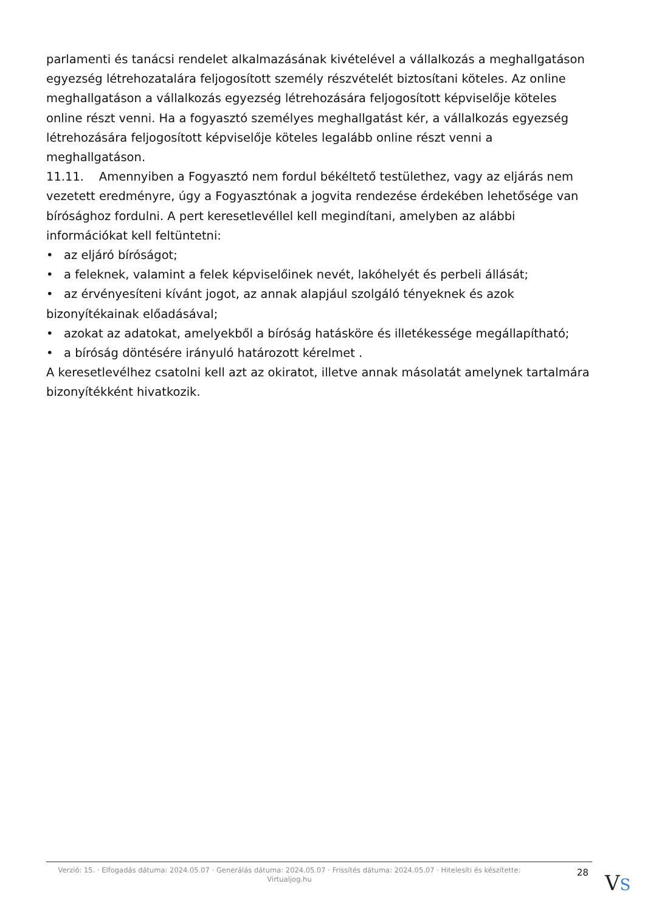parlamenti és tanácsi rendelet alkalmazásának kivételével a vállalkozás a meghallgatáson egyezség létrehozatalára feljogosított személy részvételét biztosítani köteles. Az online meghallgatáson a vállalkozás egyezség létrehozására feljogosított képviselője köteles online részt venni. Ha a fogyasztó személyes meghallgatást kér, a vállalkozás egyezség létrehozására feljogosított képviselője köteles legalább online részt venni a meghallgatáson.
11.11. Amennyiben a Fogyasztó nem fordul békéltető testülethez, vagy az eljárás nem vezetett eredményre, úgy a Fogyasztónak a jogvita rendezése érdekében lehetősége van bírósághoz fordulni. A pert keresetlevéllel kell megindítani, amelyben az alábbi információkat kell feltüntetni:
• az eljáró bíróságot;
• a feleknek, valamint a felek képviselőinek nevét, lakóhelyét és perbeli állását;
• az érvényesíteni kívánt jogot, az annak alapjául szolgáló tényeknek és azok bizonyítékainak előadásával;
• azokat az adatokat, amelyekből a bíróság hatásköre és illetékessége megállapítható;
• a bíróság döntésére irányuló határozott kérelmet .
A keresetlevélhez csatolni kell azt az okiratot, illetve annak másolatát amelynek tartalmára bizonyítékként hivatkozik.
Verzió: 15. · Elfogadás dátuma: 2024.05.07 · Generálás dátuma: 2024.05.07 · Frissítés dátuma: 2024.05.07 · Hitelesíti és készítette: Virtualjog.hu
28
VS